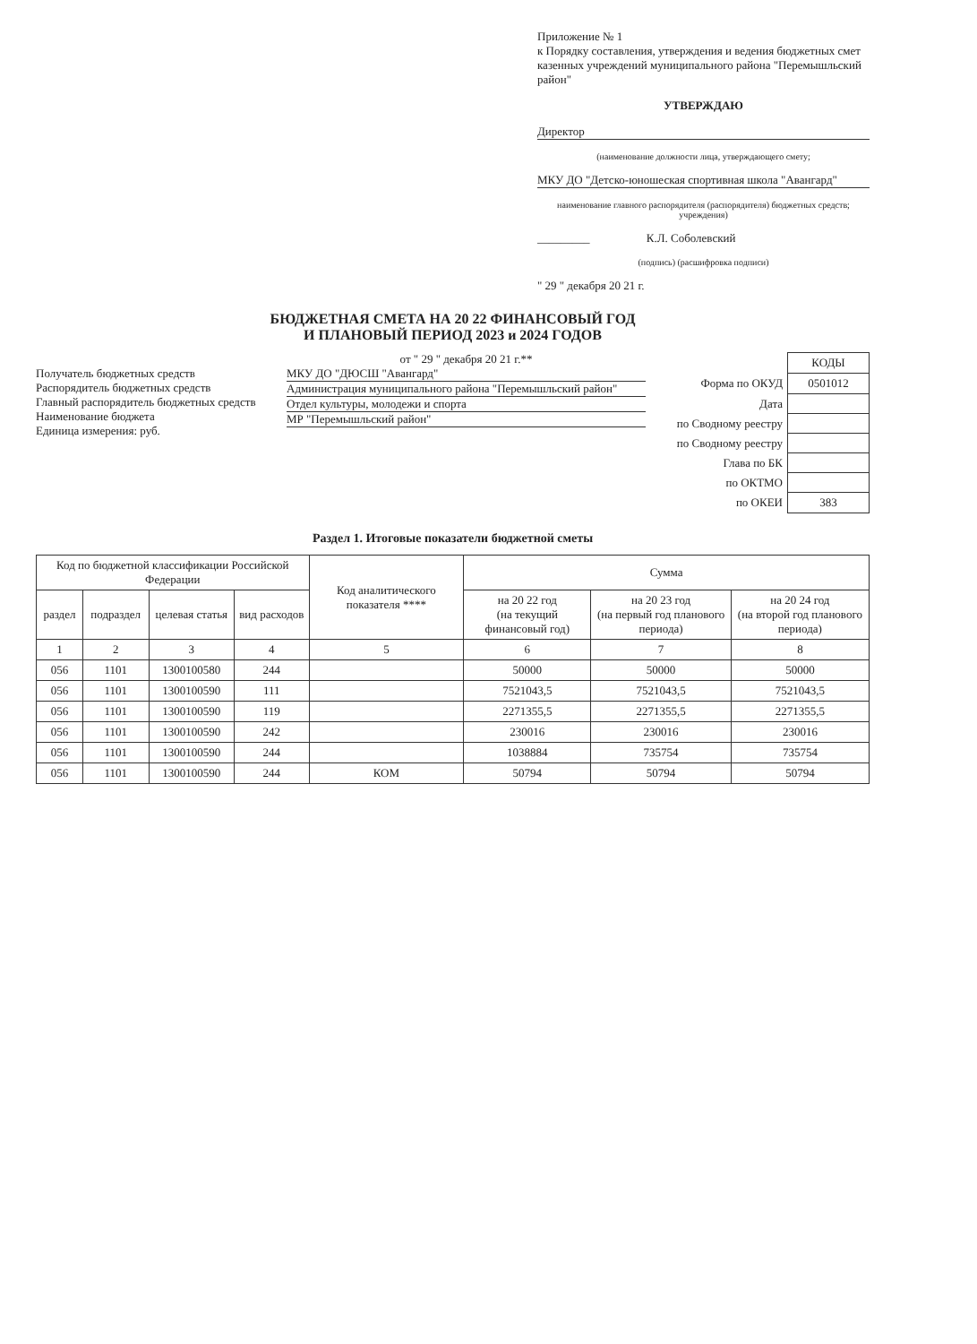Приложение № 1
к Порядку составления, утверждения и ведения бюджетных смет казенных учреждений муниципального района "Перемышльский район"
УТВЕРЖДАЮ
Директор
(наименование должности лица, утверждающего смету;
МКУ ДО "Детско-юношеская спортивная школа "Авангард"
наименование главного распорядителя (распорядителя) бюджетных средств; учреждения)
_________ К.Л. Соболевский
(подпись) (расшифровка подписи)
" 29 " декабря 20 21 г.
БЮДЖЕТНАЯ СМЕТА НА 20 22 ФИНАНСОВЫЙ ГОД
И ПЛАНОВЫЙ ПЕРИОД 2023 и 2024 ГОДОВ
Получатель бюджетных средств
Распорядитель бюджетных средств
Главный распорядитель бюджетных средств
Наименование бюджета
Единица измерения: руб.
от " 29 " декабря 20 21 г.**
МКУ ДО "ДЮСШ "Авангард"
Администрация муниципального района "Перемышльский район"
Отдел культуры, молодежи и спорта
МР "Перемышльский район"
| | КОДЫ |
| Форма по ОКУД | 0501012 |
| Дата | |
| по Сводному реестру | |
| по Сводному реестру | |
| Глава по БК | |
| по ОКТМО | |
| по ОКЕИ | 383 |
Раздел 1. Итоговые показатели бюджетной сметы
| Код по бюджетной классификации Российской Федерации | | | | Код аналитического показателя **** | Сумма | | |
| --- | --- | --- | --- | --- | --- | --- | --- |
| раздел | подраздел | целевая статья | вид расходов | | на 20 22 год (на текущий финансовый год) | на 20 23 год (на первый год планового периода) | на 20 24 год (на второй год планового периода) |
| 1 | 2 | 3 | 4 | 5 | 6 | 7 | 8 |
| 056 | 1101 | 1300100580 | 244 | | 50000 | 50000 | 50000 |
| 056 | 1101 | 1300100590 | 111 | | 7521043,5 | 7521043,5 | 7521043,5 |
| 056 | 1101 | 1300100590 | 119 | | 2271355,5 | 2271355,5 | 2271355,5 |
| 056 | 1101 | 1300100590 | 242 | | 230016 | 230016 | 230016 |
| 056 | 1101 | 1300100590 | 244 | | 1038884 | 735754 | 735754 |
| 056 | 1101 | 1300100590 | 244 | КОМ | 50794 | 50794 | 50794 |